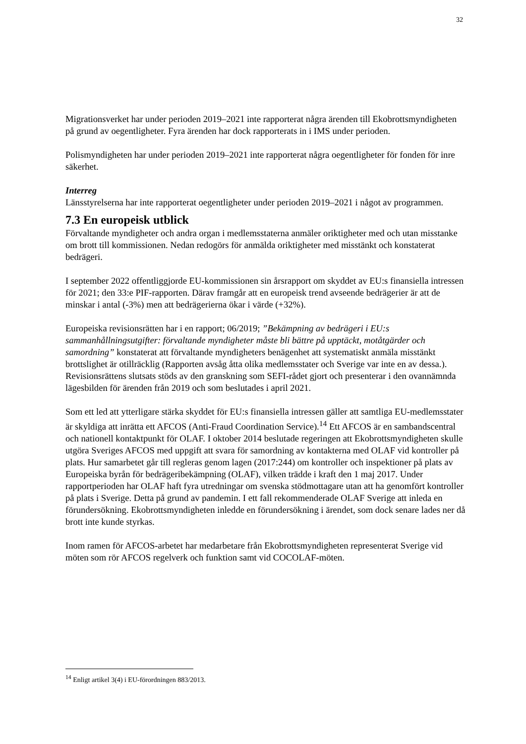32
Migrationsverket har under perioden 2019–2021 inte rapporterat några ärenden till Ekobrottsmyndigheten på grund av oegentligheter. Fyra ärenden har dock rapporterats in i IMS under perioden.
Polismyndigheten har under perioden 2019–2021 inte rapporterat några oegentligheter för fonden för inre säkerhet.
Interreg
Länsstyrelserna har inte rapporterat oegentligheter under perioden 2019–2021 i något av programmen.
7.3 En europeisk utblick
Förvaltande myndigheter och andra organ i medlemsstaterna anmäler oriktigheter med och utan misstanke om brott till kommissionen. Nedan redogörs för anmälda oriktigheter med misstänkt och konstaterat bedrägeri.
I september 2022 offentliggjorde EU-kommissionen sin årsrapport om skyddet av EU:s finansiella intressen för 2021; den 33:e PIF-rapporten. Därav framgår att en europeisk trend avseende bedrägerier är att de minskar i antal (-3%) men att bedrägerierna ökar i värde (+32%).
Europeiska revisionsrätten har i en rapport; 06/2019; ”Bekämpning av bedrägeri i EU:s sammanhållningsutgifter: förvaltande myndigheter måste bli bättre på upptäckt, motåtgärder och samordning” konstaterat att förvaltande myndigheters benägenhet att systematiskt anmäla misstänkt brottslighet är otillräcklig (Rapporten avsåg åtta olika medlemsstater och Sverige var inte en av dessa.). Revisionsrättens slutsats stöds av den granskning som SEFI-rådet gjort och presenterar i den ovannämnda lägesbilden för ärenden från 2019 och som beslutades i april 2021.
Som ett led att ytterligare stärka skyddet för EU:s finansiella intressen gäller att samtliga EU-medlemsstater är skyldiga att inrätta ett AFCOS (Anti-Fraud Coordination Service).<sup>14</sup> Ett AFCOS är en sambandscentral och nationell kontaktpunkt för OLAF. I oktober 2014 beslutade regeringen att Ekobrottsmyndigheten skulle utgöra Sveriges AFCOS med uppgift att svara för samordning av kontakterna med OLAF vid kontroller på plats. Hur samarbetet går till regleras genom lagen (2017:244) om kontroller och inspektioner på plats av Europeiska byrån för bedrägeribekämpning (OLAF), vilken trädde i kraft den 1 maj 2017. Under rapportperioden har OLAF haft fyra utredningar om svenska stödmottagare utan att ha genomfört kontroller på plats i Sverige. Detta på grund av pandemin. I ett fall rekommenderade OLAF Sverige att inleda en förundersökning. Ekobrottsmyndigheten inledde en förundersökning i ärendet, som dock senare lades ner då brott inte kunde styrkas.
Inom ramen för AFCOS-arbetet har medarbetare från Ekobrottsmyndigheten representerat Sverige vid möten som rör AFCOS regelverk och funktion samt vid COCOLAF-möten.
<sup>14</sup> Enligt artikel 3(4) i EU-förordningen 883/2013.